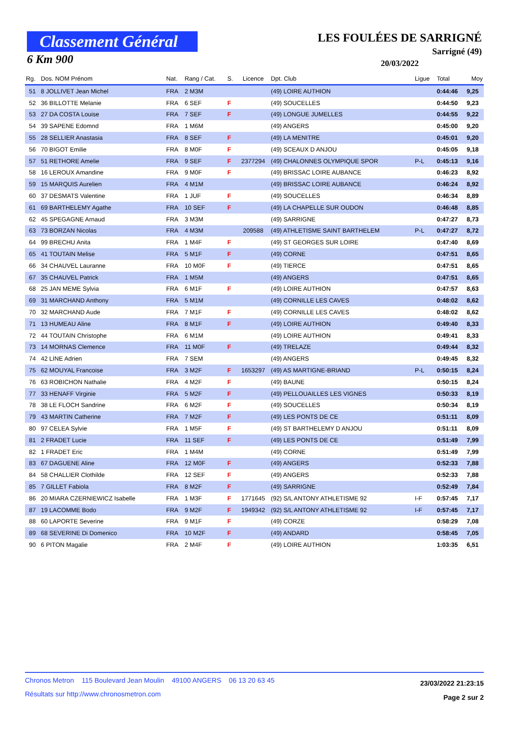Classement Général
6 Km 900
LES FOULÉES DE SARRIGNÉ
Sarrigné (49)
20/03/2022
| Rg. | Dos. NOM Prénom | Nat. | Rang / Cat. | S. | Licence | Dpt. Club | Ligue | Total | Moy |
| --- | --- | --- | --- | --- | --- | --- | --- | --- | --- |
| 51 | 8 JOLLIVET Jean Michel | FRA | 2 M3M | | | (49) LOIRE AUTHION | | 0:44:46 | 9,25 |
| 52 | 36 BILLOTTE Melanie | FRA | 6 SEF | F | | (49) SOUCELLES | | 0:44:50 | 9,23 |
| 53 | 27 DA COSTA Louise | FRA | 7 SEF | F | | (49) LONGUE JUMELLES | | 0:44:55 | 9,22 |
| 54 | 39 SAPENE Edomnd | FRA | 1 M6M | | | (49) ANGERS | | 0:45:00 | 9,20 |
| 55 | 28 SELLIER Anastasia | FRA | 8 SEF | F | | (49) LA MENITRE | | 0:45:01 | 9,20 |
| 56 | 70 BIGOT Emilie | FRA | 8 M0F | F | | (49) SCEAUX D ANJOU | | 0:45:05 | 9,18 |
| 57 | 51 RETHORE Amelie | FRA | 9 SEF | F | 2377294 | (49) CHALONNES OLYMPIQUE SPOR | P-L | 0:45:13 | 9,16 |
| 58 | 16 LEROUX Amandine | FRA | 9 M0F | F | | (49) BRISSAC LOIRE AUBANCE | | 0:46:23 | 8,92 |
| 59 | 15 MARQUIS Aurelien | FRA | 4 M1M | | | (49) BRISSAC LOIRE AUBANCE | | 0:46:24 | 8,92 |
| 60 | 37 DESMATS Valentine | FRA | 1 JUF | F | | (49) SOUCELLES | | 0:46:34 | 8,89 |
| 61 | 69 BARTHELEMY Agathe | FRA | 10 SEF | F | | (49) LA CHAPELLE SUR OUDON | | 0:46:48 | 8,85 |
| 62 | 45 SPEGAGNE Arnaud | FRA | 3 M3M | | | (49) SARRIGNE | | 0:47:27 | 8,73 |
| 63 | 73 BORZAN Nicolas | FRA | 4 M3M | | 209588 | (49) ATHLETISME SAINT BARTHELEM | P-L | 0:47:27 | 8,72 |
| 64 | 99 BRECHU Anita | FRA | 1 M4F | F | | (49) ST GEORGES SUR LOIRE | | 0:47:40 | 8,69 |
| 65 | 41 TOUTAIN Melise | FRA | 5 M1F | F | | (49) CORNE | | 0:47:51 | 8,65 |
| 66 | 34 CHAUVEL Lauranne | FRA | 10 M0F | F | | (49) TIERCE | | 0:47:51 | 8,65 |
| 67 | 35 CHAUVEL Patrick | FRA | 1 M5M | | | (49) ANGERS | | 0:47:51 | 8,65 |
| 68 | 25 JAN MEME Sylvia | FRA | 6 M1F | F | | (49) LOIRE AUTHION | | 0:47:57 | 8,63 |
| 69 | 31 MARCHAND Anthony | FRA | 5 M1M | | | (49) CORNILLE LES CAVES | | 0:48:02 | 8,62 |
| 70 | 32 MARCHAND Aude | FRA | 7 M1F | F | | (49) CORNILLE LES CAVES | | 0:48:02 | 8,62 |
| 71 | 13 HUMEAU Aline | FRA | 8 M1F | F | | (49) LOIRE AUTHION | | 0:49:40 | 8,33 |
| 72 | 44 TOUTAIN Christophe | FRA | 6 M1M | | | (49) LOIRE AUTHION | | 0:49:41 | 8,33 |
| 73 | 14 MORNAS Clemence | FRA | 11 M0F | F | | (49) TRELAZE | | 0:49:44 | 8,32 |
| 74 | 42 LINE Adrien | FRA | 7 SEM | | | (49) ANGERS | | 0:49:45 | 8,32 |
| 75 | 62 MOUYAL Francoise | FRA | 3 M2F | F | 1653297 | (49) AS MARTIGNE-BRIAND | P-L | 0:50:15 | 8,24 |
| 76 | 63 ROBICHON Nathalie | FRA | 4 M2F | F | | (49) BAUNE | | 0:50:15 | 8,24 |
| 77 | 33 HENAFF Virginie | FRA | 5 M2F | F | | (49) PELLOUAILLES LES VIGNES | | 0:50:33 | 8,19 |
| 78 | 38 LE FLOCH Sandrine | FRA | 6 M2F | F | | (49) SOUCELLES | | 0:50:34 | 8,19 |
| 79 | 43 MARTIN Catherine | FRA | 7 M2F | F | | (49) LES PONTS DE CE | | 0:51:11 | 8,09 |
| 80 | 97 CELEA Sylvie | FRA | 1 M5F | F | | (49) ST BARTHELEMY D ANJOU | | 0:51:11 | 8,09 |
| 81 | 2 FRADET Lucie | FRA | 11 SEF | F | | (49) LES PONTS DE CE | | 0:51:49 | 7,99 |
| 82 | 1 FRADET Eric | FRA | 1 M4M | | | (49) CORNE | | 0:51:49 | 7,99 |
| 83 | 67 DAGUENE Aline | FRA | 12 M0F | F | | (49) ANGERS | | 0:52:33 | 7,88 |
| 84 | 58 CHALLIER Clothilde | FRA | 12 SEF | F | | (49) ANGERS | | 0:52:33 | 7,88 |
| 85 | 7 GILLET Fabiola | FRA | 8 M2F | F | | (49) SARRIGNE | | 0:52:49 | 7,84 |
| 86 | 20 MIARA CZERNIEWICZ Isabelle | FRA | 1 M3F | F | 1771645 | (92) S/L ANTONY ATHLETISME 92 | I-F | 0:57:45 | 7,17 |
| 87 | 19 LACOMME Bodo | FRA | 9 M2F | F | 1949342 | (92) S/L ANTONY ATHLETISME 92 | I-F | 0:57:45 | 7,17 |
| 88 | 60 LAPORTE Severine | FRA | 9 M1F | F | | (49) CORZE | | 0:58:29 | 7,08 |
| 89 | 68 SEVERINE Di Domenico | FRA | 10 M2F | F | | (49) ANDARD | | 0:58:45 | 7,05 |
| 90 | 6 PITON Magalie | FRA | 2 M4F | F | | (49) LOIRE AUTHION | | 1:03:35 | 6,51 |
Chronos Metron 115 Boulevard Jean Moulin 49100 ANGERS 06 13 20 63 45
Résultats sur http://www.chronosmetron.com
23/03/2022 21:23:15
Page 2 sur 2